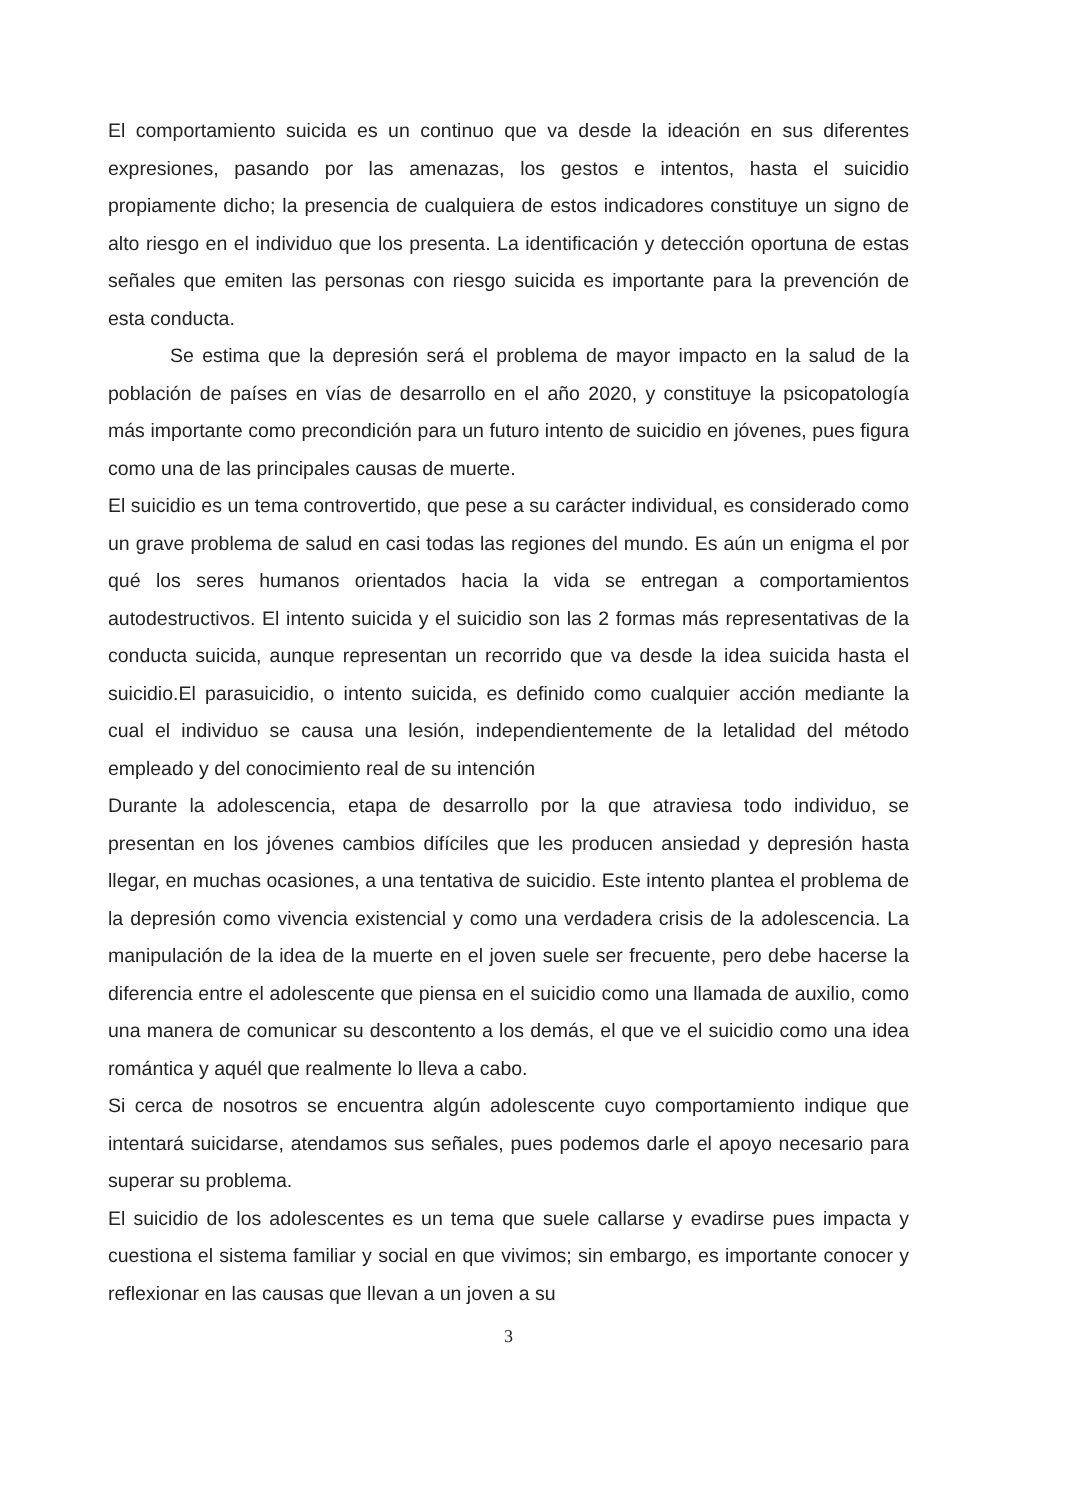El comportamiento suicida es un continuo que va desde la ideación en sus diferentes expresiones, pasando por las amenazas, los gestos e intentos, hasta el suicidio propiamente dicho; la presencia de cualquiera de estos indicadores constituye un signo de alto riesgo en el individuo que los presenta. La identificación y detección oportuna de estas señales que emiten las personas con riesgo suicida es importante para la prevención de esta conducta.
Se estima que la depresión será el problema de mayor impacto en la salud de la población de países en vías de desarrollo en el año 2020, y constituye la psicopatología más importante como precondición para un futuro intento de suicidio en jóvenes, pues figura como una de las principales causas de muerte.
El suicidio es un tema controvertido, que pese a su carácter individual, es considerado como un grave problema de salud en casi todas las regiones del mundo. Es aún un enigma el por qué los seres humanos orientados hacia la vida se entregan a comportamientos autodestructivos. El intento suicida y el suicidio son las 2 formas más representativas de la conducta suicida, aunque representan un recorrido que va desde la idea suicida hasta el suicidio.El parasuicidio, o intento suicida, es definido como cualquier acción mediante la cual el individuo se causa una lesión, independientemente de la letalidad del método empleado y del conocimiento real de su intención
Durante la adolescencia, etapa de desarrollo por la que atraviesa todo individuo, se presentan en los jóvenes cambios difíciles que les producen ansiedad y depresión hasta llegar, en muchas ocasiones, a una tentativa de suicidio. Este intento plantea el problema de la depresión como vivencia existencial y como una verdadera crisis de la adolescencia. La manipulación de la idea de la muerte en el joven suele ser frecuente, pero debe hacerse la diferencia entre el adolescente que piensa en el suicidio como una llamada de auxilio, como una manera de comunicar su descontento a los demás, el que ve el suicidio como una idea romántica y aquél que realmente lo lleva a cabo.
Si cerca de nosotros se encuentra algún adolescente cuyo comportamiento indique que intentará suicidarse, atendamos sus señales, pues podemos darle el apoyo necesario para superar su problema.
El suicidio de los adolescentes es un tema que suele callarse y evadirse pues impacta y cuestiona el sistema familiar y social en que vivimos; sin embargo, es importante conocer y reflexionar en las causas que llevan a un joven a su
3